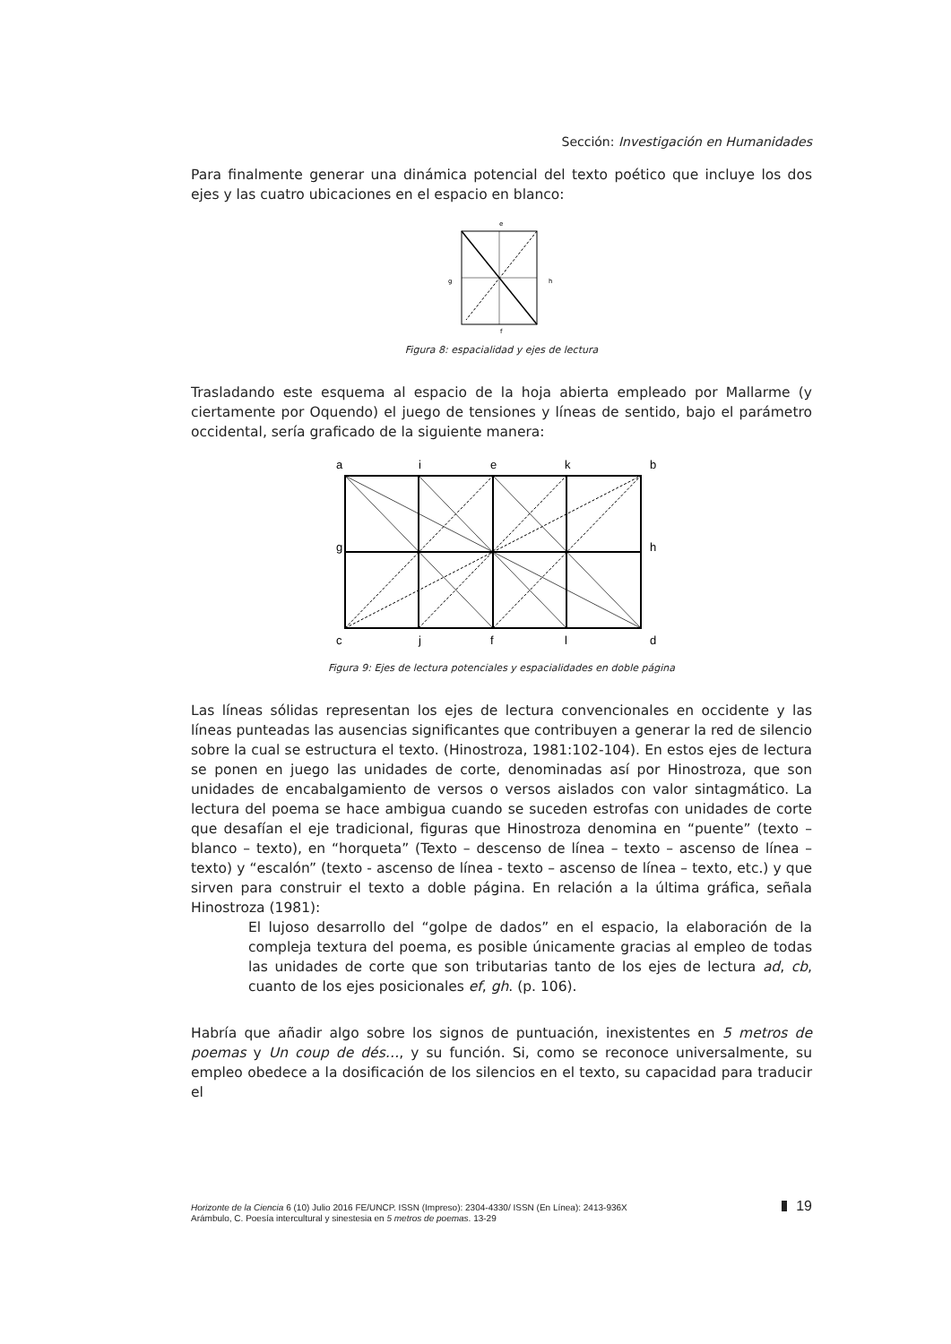Sección: Investigación en Humanidades
Para finalmente generar una dinámica potencial del texto poético que incluye los dos ejes y las cuatro ubicaciones en el espacio en blanco:
e
g
h
f
Figura 8: espacialidad y ejes de lectura
Trasladando este esquema al espacio de la hoja abierta empleado por Mallarme (y ciertamente por Oquendo) el juego de tensiones y líneas de sentido, bajo el parámetro occidental, sería graficado de la siguiente manera:
a
i
e
k
b
g
h
c
j
f
l
d
Figura 9: Ejes de lectura potenciales y espacialidades en doble página
Las líneas sólidas representan los ejes de lectura convencionales en occidente y las líneas punteadas las ausencias significantes que contribuyen a generar la red de silencio sobre la cual se estructura el texto. (Hinostroza, 1981:102-104). En estos ejes de lectura se ponen en juego las unidades de corte, denominadas así por Hinostroza, que son unidades de encabalgamiento de versos o versos aislados con valor sintagmático. La lectura del poema se hace ambigua cuando se suceden estrofas con unidades de corte que desafían el eje tradicional, figuras que Hinostroza denomina en “puente” (texto – blanco – texto), en “horqueta” (Texto – descenso de línea – texto – ascenso de línea – texto) y “escalón” (texto - ascenso de línea - texto – ascenso de línea – texto, etc.) y que sirven para construir el texto a doble página. En relación a la última gráfica, señala Hinostroza (1981):
El lujoso desarrollo del “golpe de dados” en el espacio, la elaboración de la compleja textura del poema, es posible únicamente gracias al empleo de todas las unidades de corte que son tributarias tanto de los ejes de lectura ad, cb, cuanto de los ejes posicionales ef, gh. (p. 106).
Habría que añadir algo sobre los signos de puntuación, inexistentes en 5 metros de poemas y Un coup de dés…, y su función. Si, como se reconoce universalmente, su empleo obedece a la dosificación de los silencios en el texto, su capacidad para traducir el
Horizonte de la Ciencia 6 (10) Julio 2016 FE/UNCP. ISSN (Impreso): 2304-4330/ ISSN (En Línea): 2413-936X
Arámbulo, C. Poesía intercultural y sinestesia en 5 metros de poemas. 13-29
19